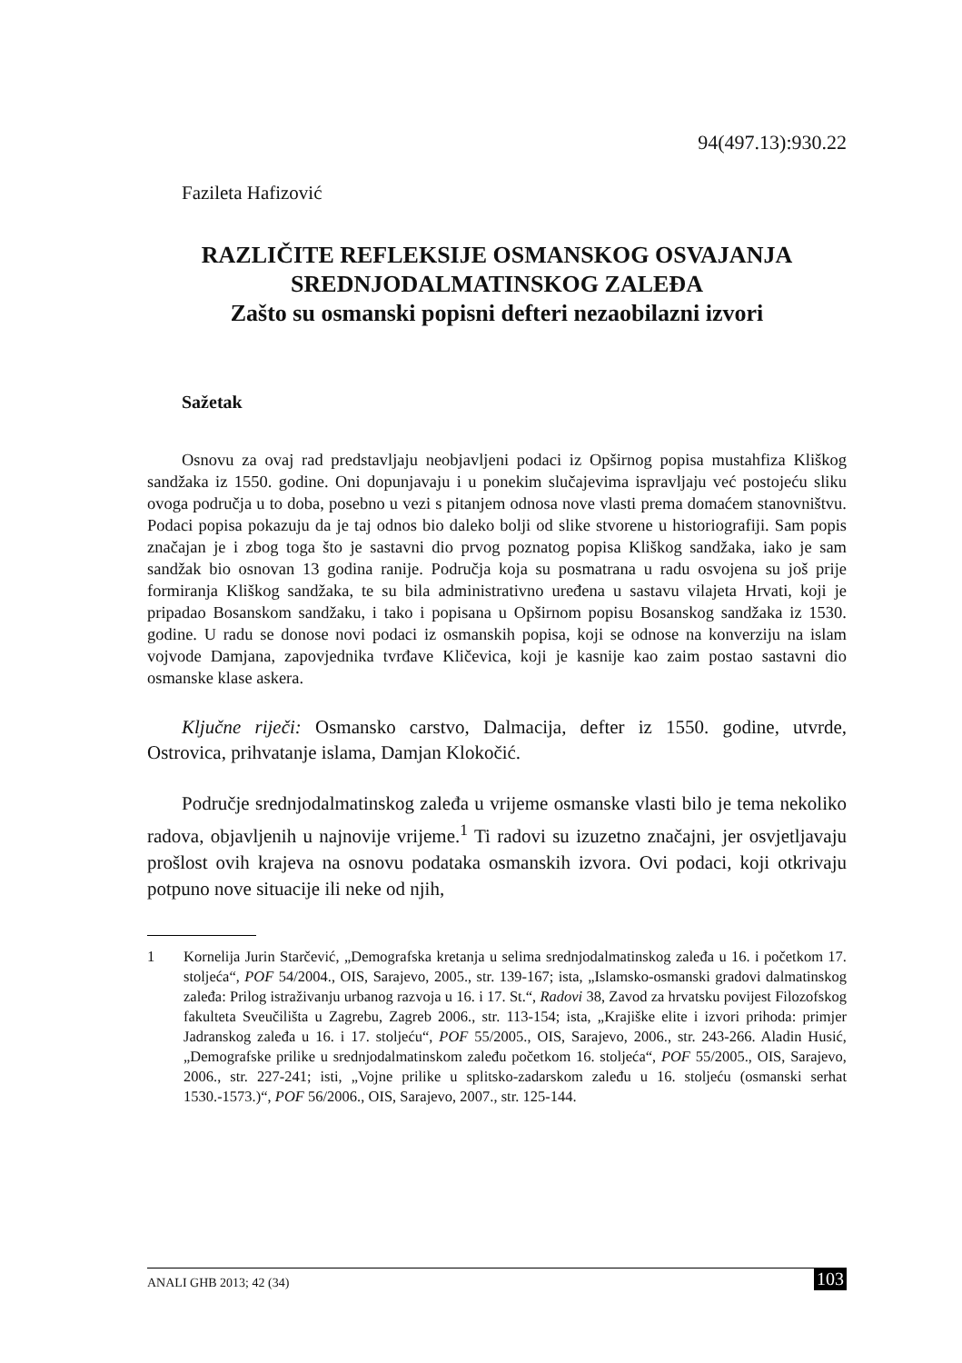94(497.13):930.22
Fazileta Hafizović
RAZLIČITE REFLEKSIJE OSMANSKOG OSVAJANJA
SREDNJODALMATINSKOG ZALEĐA
Zašto su osmanski popisni defteri nezaobilazni izvori
Sažetak
Osnovu za ovaj rad predstavljaju neobjavljeni podaci iz Opširnog popisa mustahfiza Kliškog sandžaka iz 1550. godine. Oni dopunjavaju i u ponekim slučajevima ispravljaju već postojeću sliku ovoga područja u to doba, posebno u vezi s pitanjem odnosa nove vlasti prema domaćem stanovništvu. Podaci popisa pokazuju da je taj odnos bio daleko bolji od slike stvorene u historiografiji. Sam popis značajan je i zbog toga što je sastavni dio prvog poznatog popisa Kliškog sandžaka, iako je sam sandžak bio osnovan 13 godina ranije. Područja koja su posmatrana u radu osvojena su još prije formiranja Kliškog sandžaka, te su bila administrativno uređena u sastavu vilajeta Hrvati, koji je pripadao Bosanskom sandžaku, i tako i popisana u Opširnom popisu Bosanskog sandžaka iz 1530. godine. U radu se donose novi podaci iz osmanskih popisa, koji se odnose na konverziju na islam vojvode Damjana, zapovjednika tvrđave Kličevica, koji je kasnije kao zaim postao sastavni dio osmanske klase askera.
Ključne riječi: Osmansko carstvo, Dalmacija, defter iz 1550. godine, utvrde, Ostrovica, prihvatanje islama, Damjan Klokočić.
Područje srednjodalmatinskog zaleđa u vrijeme osmanske vlasti bilo je tema nekoliko radova, objavljenih u najnovije vrijeme.<sup>1</sup> Ti radovi su izuzetno značajni, jer osvjetljavaju prošlost ovih krajeva na osnovu podataka osmanskih izvora. Ovi podaci, koji otkrivaju potpuno nove situacije ili neke od njih,
1 Kornelija Jurin Starčević, „Demografska kretanja u selima srednjodalmatinskog zaleđa u 16. i početkom 17. stoljeća“, POF 54/2004., OIS, Sarajevo, 2005., str. 139-167; ista, „Islamsko-osmanski gradovi dalmatinskog zaleđa: Prilog istraživanju urbanog razvoja u 16. i 17. St.“, Radovi 38, Zavod za hrvatsku povijest Filozofskog fakulteta Sveučilišta u Zagrebu, Zagreb 2006., str. 113-154; ista, „Krajiške elite i izvori prihoda: primjer Jadranskog zaleđa u 16. i 17. stoljeću“, POF 55/2005., OIS, Sarajevo, 2006., str. 243-266. Aladin Husić, „Demografske prilike u srednjodalmatinskom zaleđu početkom 16. stoljeća“, POF 55/2005., OIS, Sarajevo, 2006., str. 227-241; isti, „Vojne prilike u splitsko-zadarskom zaleđu u 16. stoljeću (osmanski serhat 1530.-1573.)“, POF 56/2006., OIS, Sarajevo, 2007., str. 125-144.
ANALI GHB 2013; 42 (34) 103